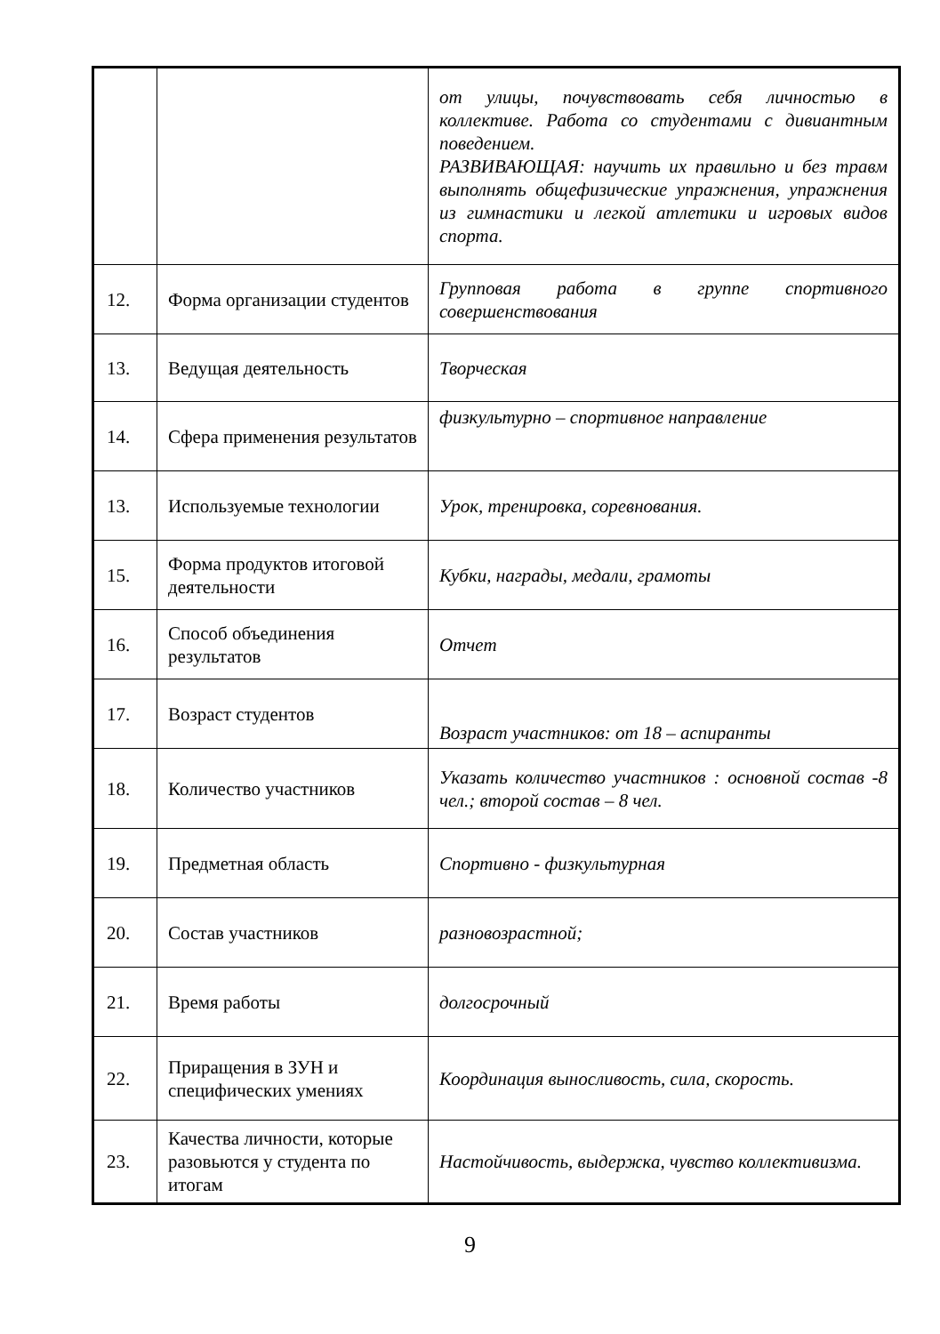| | | от улицы, почувствовать себя личностью в коллективе. Работа со студентами с дивиантным поведением. РАЗВИВАЮЩАЯ: научить их правильно и без травм выполнять общефизические упражнения, упражнения из гимнастики и легкой атлетики и игровых видов спорта. |
| 12. | Форма организации студентов | Групповая работа в группе спортивного совершенствования |
| 13. | Ведущая деятельность | Творческая |
| 14. | Сфера применения результатов | физкультурно – спортивное направление |
| 13. | Используемые технологии | Урок, тренировка, соревнования. |
| 15. | Форма продуктов итоговой деятельности | Кубки, награды, медали, грамоты |
| 16. | Способ объединения результатов | Отчет |
| 17. | Возраст студентов | Возраст участников: от 18 – аспиранты |
| 18. | Количество участников | Указать количество участников : основной состав -8 чел.; второй состав – 8 чел. |
| 19. | Предметная область | Спортивно - физкультурная |
| 20. | Состав участников | разновозрастной; |
| 21. | Время работы | долгосрочный |
| 22. | Приращения в ЗУН и специфических умениях | Координация выносливость, сила, скорость. |
| 23. | Качества личности, которые разовьются у студента по итогам | Настойчивость, выдержка, чувство коллективизма. |
9